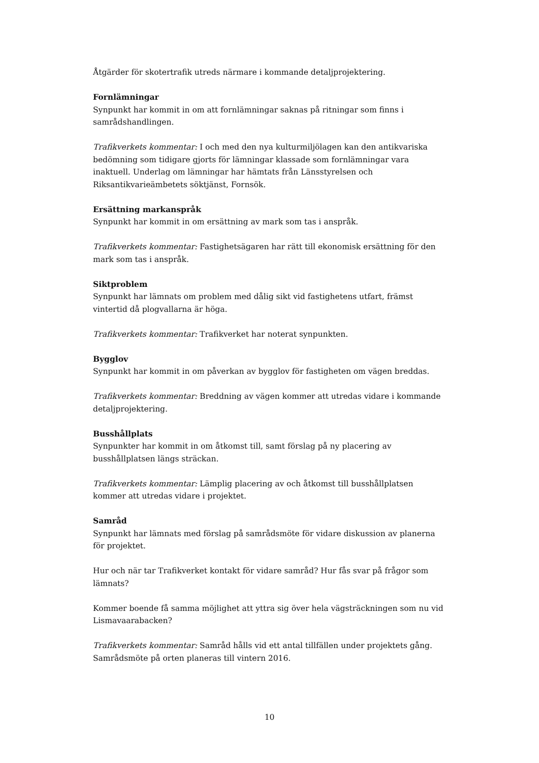Åtgärder för skotertrafik utreds närmare i kommande detaljprojektering.
Fornlämningar
Synpunkt har kommit in om att fornlämningar saknas på ritningar som finns i samrådshandlingen.
Trafikverkets kommentar: I och med den nya kulturmiljölagen kan den antikvariska bedömning som tidigare gjorts för lämningar klassade som fornlämningar vara inaktuell. Underlag om lämningar har hämtats från Länsstyrelsen och Riksantikvarieämbetets söktjänst, Fornsök.
Ersättning markanspråk
Synpunkt har kommit in om ersättning av mark som tas i anspråk.
Trafikverkets kommentar: Fastighetsägaren har rätt till ekonomisk ersättning för den mark som tas i anspråk.
Siktproblem
Synpunkt har lämnats om problem med dålig sikt vid fastighetens utfart, främst vintertid då plogvallarna är höga.
Trafikverkets kommentar: Trafikverket har noterat synpunkten.
Bygglov
Synpunkt har kommit in om påverkan av bygglov för fastigheten om vägen breddas.
Trafikverkets kommentar: Breddning av vägen kommer att utredas vidare i kommande detaljprojektering.
Busshållplats
Synpunkter har kommit in om åtkomst till, samt förslag på ny placering av busshållplatsen längs sträckan.
Trafikverkets kommentar: Lämplig placering av och åtkomst till busshållplatsen kommer att utredas vidare i projektet.
Samråd
Synpunkt har lämnats med förslag på samrådsmöte för vidare diskussion av planerna för projektet.
Hur och när tar Trafikverket kontakt för vidare samråd? Hur fås svar på frågor som lämnats?
Kommer boende få samma möjlighet att yttra sig över hela vägsträckningen som nu vid Lismavaarabacken?
Trafikverkets kommentar: Samråd hålls vid ett antal tillfällen under projektets gång. Samrådsmöte på orten planeras till vintern 2016.
10